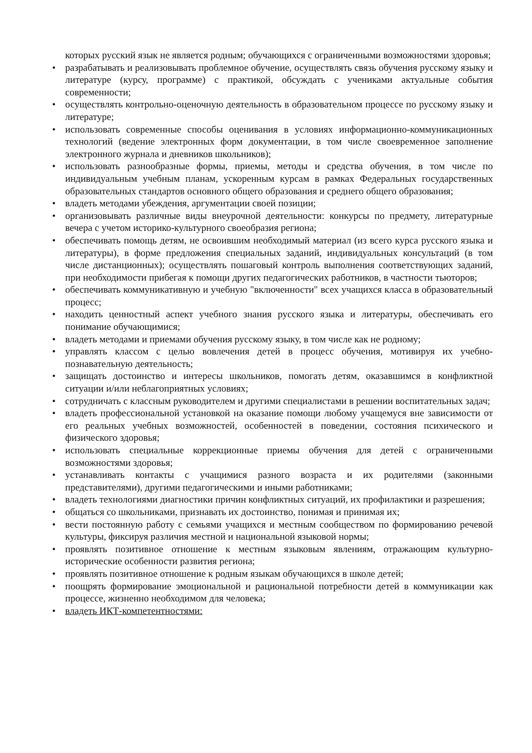которых русский язык не является родным; обучающихся с ограниченными возможностями здоровья;
• разрабатывать и реализовывать проблемное обучение, осуществлять связь обучения русскому языку и литературе (курсу, программе) с практикой, обсуждать с учениками актуальные события современности;
• осуществлять контрольно-оценочную деятельность в образовательном процессе по русскому языку и литературе;
• использовать современные способы оценивания в условиях информационно-коммуникационных технологий (ведение электронных форм документации, в том числе своевременное заполнение электронного журнала и дневников школьников);
• использовать разнообразные формы, приемы, методы и средства обучения, в том числе по индивидуальным учебным планам, ускоренным курсам в рамках Федеральных государственных образовательных стандартов основного общего образования и среднего общего образования;
• владеть методами убеждения, аргументации своей позиции;
• организовывать различные виды внеурочной деятельности: конкурсы по предмету, литературные вечера с учетом историко-культурного своеобразия региона;
• обеспечивать помощь детям, не освоившим необходимый материал (из всего курса русского языка и литературы), в форме предложения специальных заданий, индивидуальных консультаций (в том числе дистанционных); осуществлять пошаговый контроль выполнения соответствующих заданий, при необходимости прибегая к помощи других педагогических работников, в частности тьюторов;
• обеспечивать коммуникативную и учебную "включенности" всех учащихся класса в образовательный процесс;
• находить ценностный аспект учебного знания русского языка и литературы, обеспечивать его понимание обучающимися;
• владеть методами и приемами обучения русскому языку, в том числе как не родному;
• управлять классом с целью вовлечения детей в процесс обучения, мотивируя их учебно-познавательную деятельность;
• защищать достоинство и интересы школьников, помогать детям, оказавшимся в конфликтной ситуации и/или неблагоприятных условиях;
• сотрудничать с классным руководителем и другими специалистами в решении воспитательных задач;
• владеть профессиональной установкой на оказание помощи любому учащемуся вне зависимости от его реальных учебных возможностей, особенностей в поведении, состояния психического и физического здоровья;
• использовать специальные коррекционные приемы обучения для детей с ограниченными возможностями здоровья;
• устанавливать контакты с учащимися разного возраста и их родителями (законными представителями), другими педагогическими и иными работниками;
• владеть технологиями диагностики причин конфликтных ситуаций, их профилактики и разрешения;
• общаться со школьниками, признавать их достоинство, понимая и принимая их;
• вести постоянную работу с семьями учащихся и местным сообществом по формированию речевой культуры, фиксируя различия местной и национальной языковой нормы;
• проявлять позитивное отношение к местным языковым явлениям, отражающим культурно-исторические особенности развития региона;
• проявлять позитивное отношение к родным языкам обучающихся в школе детей;
• поощрять формирование эмоциональной и рациональной потребности детей в коммуникации как процессе, жизненно необходимом для человека;
• владеть ИКТ-компетентностями: